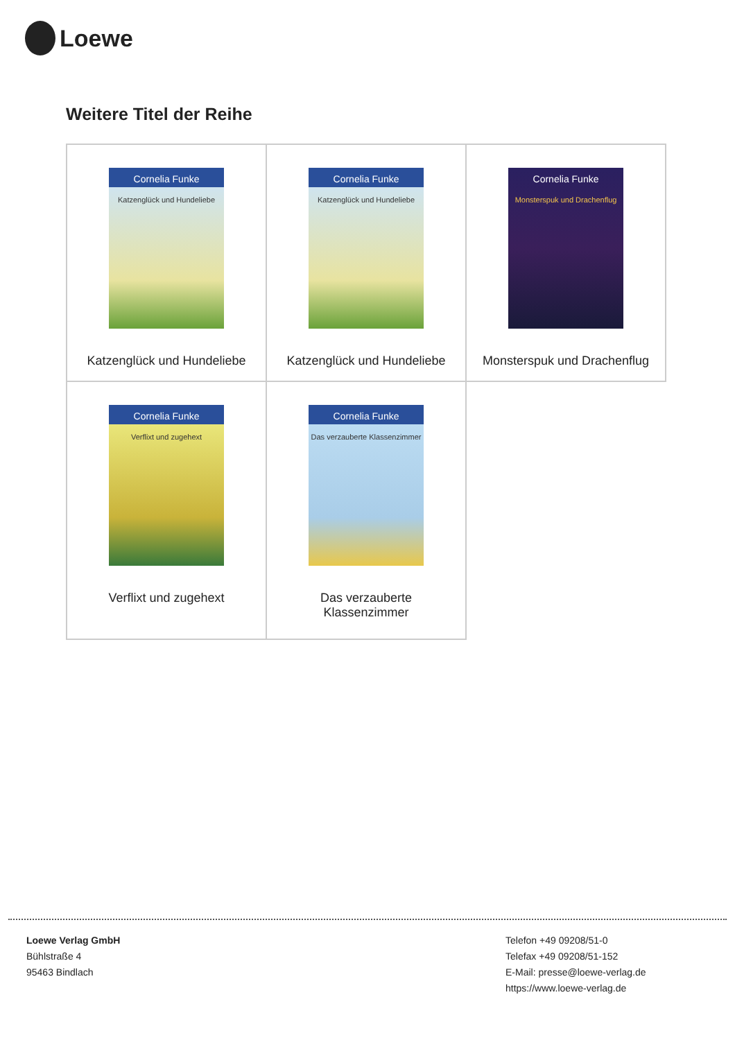Loewe
Weitere Titel der Reihe
| Cornelia Funke Katzenglück und Hundeliebe Katzenglück und Hundeliebe | Cornelia Funke Katzenglück und Hundeliebe Katzenglück und Hundeliebe | Cornelia Funke Monsterspuk und Drachenflug Monsterspuk und Drachenflug |
| Cornelia Funke Verflixt und zugehext Verflixt und zugehext | Cornelia Funke Das verzauberte Klassenzimmer Das verzauberte Klassenzimmer | |
Loewe Verlag GmbH
Bühlstraße 4
95463 Bindlach
Telefon +49 09208/51-0
Telefax +49 09208/51-152
E-Mail: presse@loewe-verlag.de
https://www.loewe-verlag.de